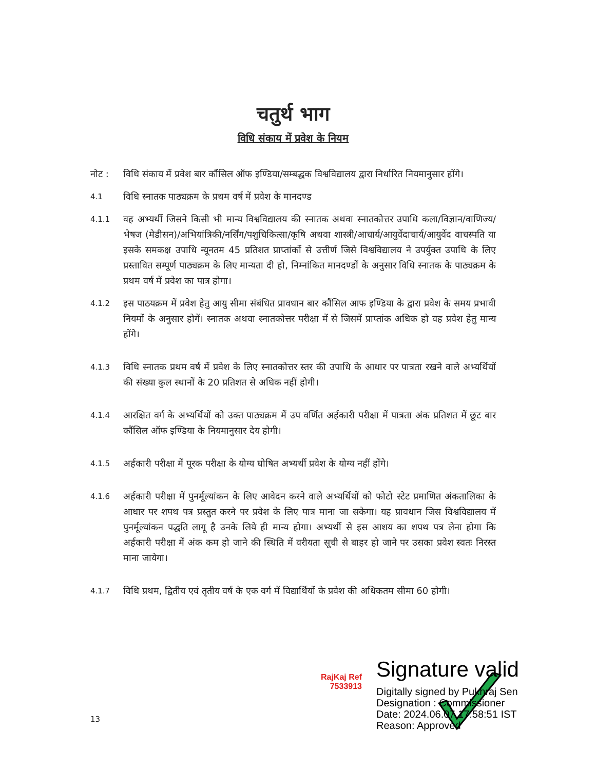चतुर्थ भाग
विधि संकाय में प्रवेश के नियम
नोट : विधि संकाय में प्रवेश बार कौंसिल ऑफ इण्डिया/सम्बद्धक विश्वविद्यालय द्वारा निर्धारित नियमानुसार होंगे।
4.1
विधि स्नातक पाठ्यक्रम के प्रथम वर्ष में प्रवेश के मानदण्ड
4.1.1
वह अभ्यर्थी जिसने किसी भी मान्य विश्वविद्यालय की स्नातक अथवा स्नातकोत्तर उपाधि कला/विज्ञान/वाणिज्य/भेषज (मेडीसन)/अभियांत्रिकी/नर्सिंग/पशुचिकित्सा/कृषि अथवा शास्त्री/आचार्य/आयुर्वेदाचार्य/आयुर्वेद वाचस्पति या इसके समकक्ष उपाधि न्यूनतम 45 प्रतिशत प्राप्तांकों से उत्तीर्ण जिसे विश्वविद्यालय ने उपर्युक्त उपाधि के लिए प्रस्तावित सम्पूर्ण पाठ्यक्रम के लिए मान्यता दी हो, निम्नांकित मानदण्डों के अनुसार विधि स्नातक के पाठ्यक्रम के प्रथम वर्ष में प्रवेश का पात्र होगा।
4.1.2
इस पाठयक्रम में प्रवेश हेतु आयु सीमा संबंधित प्रावधान बार कौंसिल आफ इण्डिया के द्वारा प्रवेश के समय प्रभावी नियमों के अनुसार होगें। स्नातक अथवा स्नातकोत्तर परीक्षा में से जिसमें प्राप्तांक अधिक हो वह प्रवेश हेतु मान्य होंगे।
4.1.3
विधि स्नातक प्रथम वर्ष में प्रवेश के लिए स्नातकोत्तर स्तर की उपाधि के आधार पर पात्रता रखने वाले अभ्यर्थियों की संख्या कुल स्थानों के 20 प्रतिशत से अधिक नहीं होगी।
4.1.4
आरक्षित वर्ग के अभ्यर्थियों को उक्त पाठ्यक्रम में उप वर्णित अर्हकारी परीक्षा में पात्रता अंक प्रतिशत में छूट बार कौंसिल ऑफ इण्डिया के नियमानुसार देय होगी।
4.1.5
अर्हकारी परीक्षा में पूरक परीक्षा के योग्य घोषित अभ्यर्थी प्रवेश के योग्य नहीं होंगे।
4.1.6
अर्हकारी परीक्षा में पुनर्मूल्यांकन के लिए आवेदन करने वाले अभ्यर्थियों को फोटो स्टेट प्रमाणित अंकतालिका के आधार पर शपथ पत्र प्रस्तुत करने पर प्रवेश के लिए पात्र माना जा सकेगा। यह प्रावधान जिस विश्वविद्यालय में पुनर्मूल्यांकन पद्धति लागू है उनके लिये ही मान्य होगा। अभ्यर्थी से इस आशय का शपथ पत्र लेना होगा कि अर्हकारी परीक्षा में अंक कम हो जाने की स्थिति में वरीयता सूची से बाहर हो जाने पर उसका प्रवेश स्वतः निरस्त माना जायेगा।
4.1.7
विधि प्रथम, द्वितीय एवं तृतीय वर्ष के एक वर्ग में विद्यार्थियों के प्रवेश की अधिकतम सीमा 60 होगी।
RajKaj Ref 7533913
Signature valid
Digitally signed by Pukhraj Sen
Designation : Commissioner
Date: 2024.06.07 17:58:51 IST
Reason: Approved
13